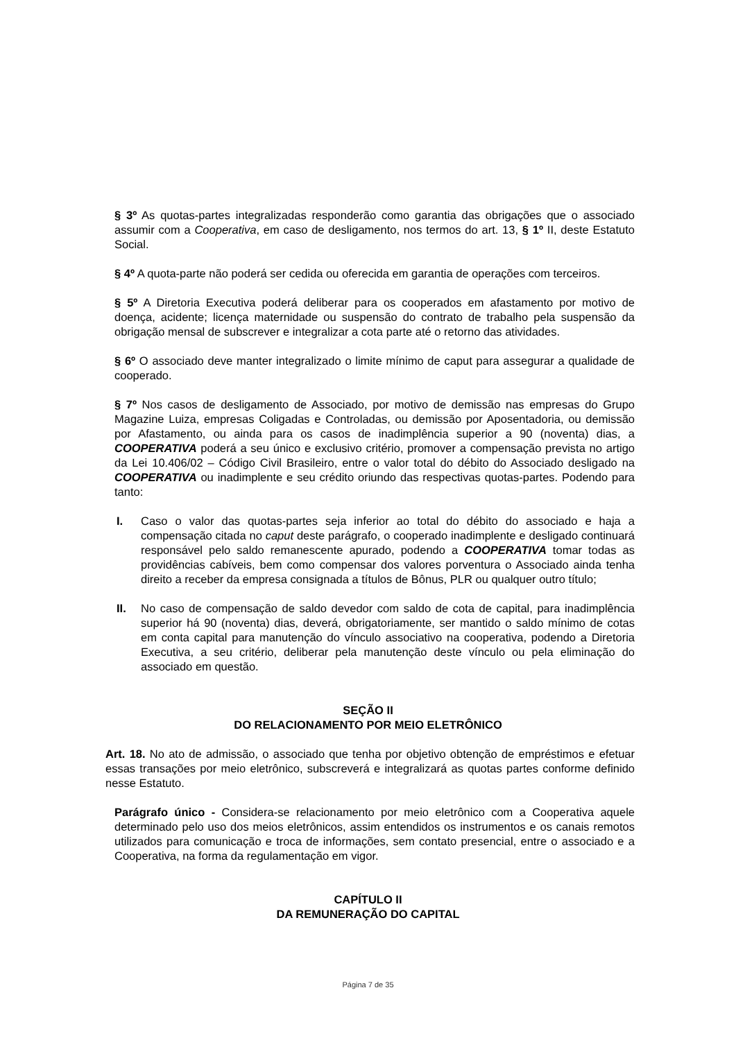§ 3º As quotas-partes integralizadas responderão como garantia das obrigações que o associado assumir com a Cooperativa, em caso de desligamento, nos termos do art. 13, § 1º II, deste Estatuto Social.
§ 4º A quota-parte não poderá ser cedida ou oferecida em garantia de operações com terceiros.
§ 5º A Diretoria Executiva poderá deliberar para os cooperados em afastamento por motivo de doença, acidente; licença maternidade ou suspensão do contrato de trabalho pela suspensão da obrigação mensal de subscrever e integralizar a cota parte até o retorno das atividades.
§ 6º O associado deve manter integralizado o limite mínimo de caput para assegurar a qualidade de cooperado.
§ 7º Nos casos de desligamento de Associado, por motivo de demissão nas empresas do Grupo Magazine Luiza, empresas Coligadas e Controladas, ou demissão por Aposentadoria, ou demissão por Afastamento, ou ainda para os casos de inadimplência superior a 90 (noventa) dias, a COOPERATIVA poderá a seu único e exclusivo critério, promover a compensação prevista no artigo da Lei 10.406/02 – Código Civil Brasileiro, entre o valor total do débito do Associado desligado na COOPERATIVA ou inadimplente e seu crédito oriundo das respectivas quotas-partes. Podendo para tanto:
I. Caso o valor das quotas-partes seja inferior ao total do débito do associado e haja a compensação citada no caput deste parágrafo, o cooperado inadimplente e desligado continuará responsável pelo saldo remanescente apurado, podendo a COOPERATIVA tomar todas as providências cabíveis, bem como compensar dos valores porventura o Associado ainda tenha direito a receber da empresa consignada a títulos de Bônus, PLR ou qualquer outro título;
II. No caso de compensação de saldo devedor com saldo de cota de capital, para inadimplência superior há 90 (noventa) dias, deverá, obrigatoriamente, ser mantido o saldo mínimo de cotas em conta capital para manutenção do vínculo associativo na cooperativa, podendo a Diretoria Executiva, a seu critério, deliberar pela manutenção deste vínculo ou pela eliminação do associado em questão.
SEÇÃO II
DO RELACIONAMENTO POR MEIO ELETRÔNICO
Art. 18. No ato de admissão, o associado que tenha por objetivo obtenção de empréstimos e efetuar essas transações por meio eletrônico, subscreverá e integralizará as quotas partes conforme definido nesse Estatuto.
Parágrafo único - Considera-se relacionamento por meio eletrônico com a Cooperativa aquele determinado pelo uso dos meios eletrônicos, assim entendidos os instrumentos e os canais remotos utilizados para comunicação e troca de informações, sem contato presencial, entre o associado e a Cooperativa, na forma da regulamentação em vigor.
CAPÍTULO II
DA REMUNERAÇÃO DO CAPITAL
Página 7 de 35